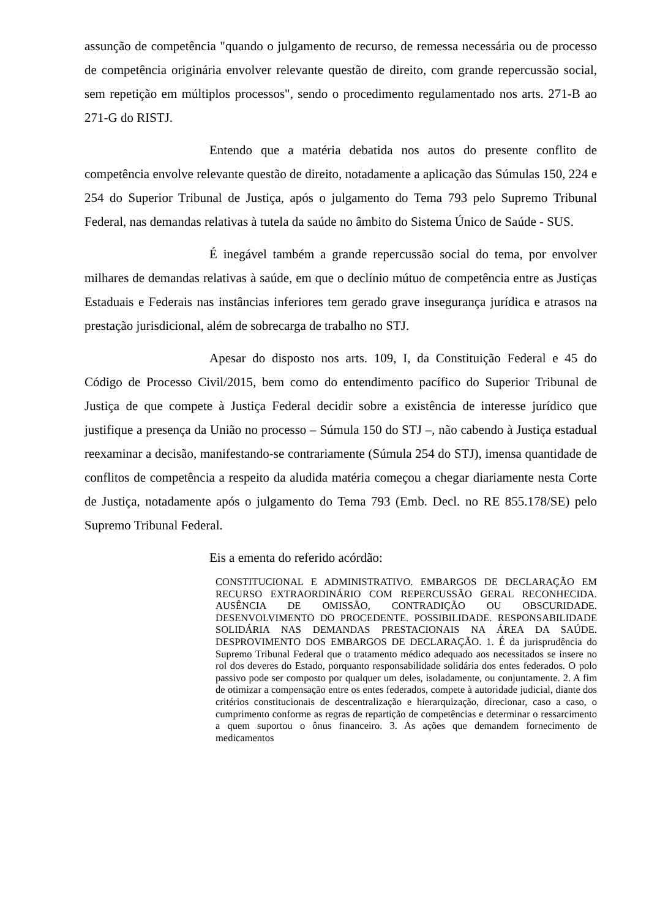assunção de competência "quando o julgamento de recurso, de remessa necessária ou de processo de competência originária envolver relevante questão de direito, com grande repercussão social, sem repetição em múltiplos processos", sendo o procedimento regulamentado nos arts. 271-B ao 271-G do RISTJ.
Entendo que a matéria debatida nos autos do presente conflito de competência envolve relevante questão de direito, notadamente a aplicação das Súmulas 150, 224 e 254 do Superior Tribunal de Justiça, após o julgamento do Tema 793 pelo Supremo Tribunal Federal, nas demandas relativas à tutela da saúde no âmbito do Sistema Único de Saúde - SUS.
É inegável também a grande repercussão social do tema, por envolver milhares de demandas relativas à saúde, em que o declínio mútuo de competência entre as Justiças Estaduais e Federais nas instâncias inferiores tem gerado grave insegurança jurídica e atrasos na prestação jurisdicional, além de sobrecarga de trabalho no STJ.
Apesar do disposto nos arts. 109, I, da Constituição Federal e 45 do Código de Processo Civil/2015, bem como do entendimento pacífico do Superior Tribunal de Justiça de que compete à Justiça Federal decidir sobre a existência de interesse jurídico que justifique a presença da União no processo – Súmula 150 do STJ –, não cabendo à Justiça estadual reexaminar a decisão, manifestando-se contrariamente (Súmula 254 do STJ), imensa quantidade de conflitos de competência a respeito da aludida matéria começou a chegar diariamente nesta Corte de Justiça, notadamente após o julgamento do Tema 793 (Emb. Decl. no RE 855.178/SE) pelo Supremo Tribunal Federal.
Eis a ementa do referido acórdão:
CONSTITUCIONAL E ADMINISTRATIVO. EMBARGOS DE DECLARAÇÃO EM RECURSO EXTRAORDINÁRIO COM REPERCUSSÃO GERAL RECONHECIDA. AUSÊNCIA DE OMISSÃO, CONTRADIÇÃO OU OBSCURIDADE. DESENVOLVIMENTO DO PROCEDENTE. POSSIBILIDADE. RESPONSABILIDADE SOLIDÁRIA NAS DEMANDAS PRESTACIONAIS NA ÁREA DA SAÚDE. DESPROVIMENTO DOS EMBARGOS DE DECLARAÇÃO. 1. É da jurisprudência do Supremo Tribunal Federal que o tratamento médico adequado aos necessitados se insere no rol dos deveres do Estado, porquanto responsabilidade solidária dos entes federados. O polo passivo pode ser composto por qualquer um deles, isoladamente, ou conjuntamente. 2. A fim de otimizar a compensação entre os entes federados, compete à autoridade judicial, diante dos critérios constitucionais de descentralização e hierarquização, direcionar, caso a caso, o cumprimento conforme as regras de repartição de competências e determinar o ressarcimento a quem suportou o ônus financeiro. 3. As ações que demandem fornecimento de medicamentos